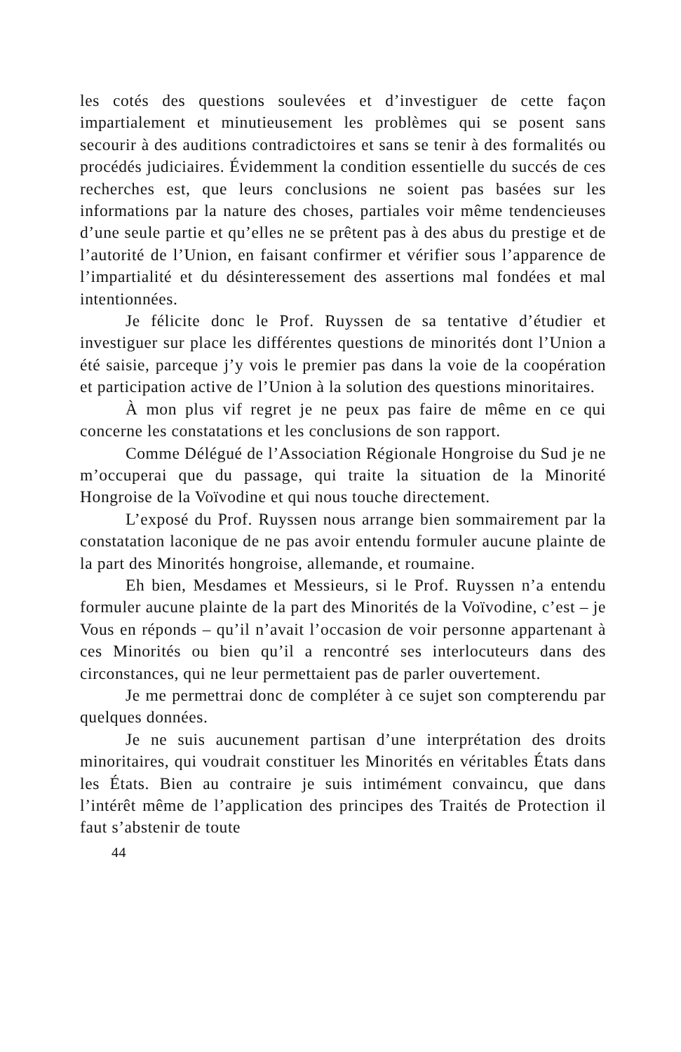les cotés des questions soulevées et d’investiguer de cette façon impartialement et minutieusement les problèmes qui se posent sans secourir à des auditions contradictoires et sans se tenir à des formalités ou procédés judiciaires. Évidemment la condition essentielle du succés de ces recherches est, que leurs conclusions ne soient pas basées sur les informations par la nature des choses, partiales voir même tendencieuses d’une seule partie et qu’elles ne se prêtent pas à des abus du prestige et de l’autorité de l’Union, en faisant confirmer et vérifier sous l’apparence de l’impartialité et du désinteressement des assertions mal fondées et mal intentionnées.
Je félicite donc le Prof. Ruyssen de sa tentative d’étudier et investiguer sur place les différentes questions de minorités dont l’Union a été saisie, parceque j’y vois le premier pas dans la voie de la coopération et participation active de l’Union à la solution des questions minoritaires.
À mon plus vif regret je ne peux pas faire de même en ce qui concerne les constatations et les conclusions de son rapport.
Comme Délégué de l’Association Régionale Hongroise du Sud je ne m’occuperai que du passage, qui traite la situation de la Minorité Hongroise de la Voïvodine et qui nous touche directement.
L’exposé du Prof. Ruyssen nous arrange bien sommairement par la constatation laconique de ne pas avoir entendu formuler aucune plainte de la part des Minorités hongroise, allemande, et roumaine.
Eh bien, Mesdames et Messieurs, si le Prof. Ruyssen n’a entendu formuler aucune plainte de la part des Minorités de la Voïvodine, c’est – je Vous en réponds – qu’il n’avait l’occasion de voir personne appartenant à ces Minorités ou bien qu’il a rencontré ses interlocuteurs dans des circonstances, qui ne leur permettaient pas de parler ouvertement.
Je me permettrai donc de compléter à ce sujet son compterendu par quelques données.
Je ne suis aucunement partisan d’une interprétation des droits minoritaires, qui voudrait constituer les Minorités en véritables États dans les États. Bien au contraire je suis intimément convaincu, que dans l’intérêt même de l’application des principes des Traités de Protection il faut s’abstenir de toute
44